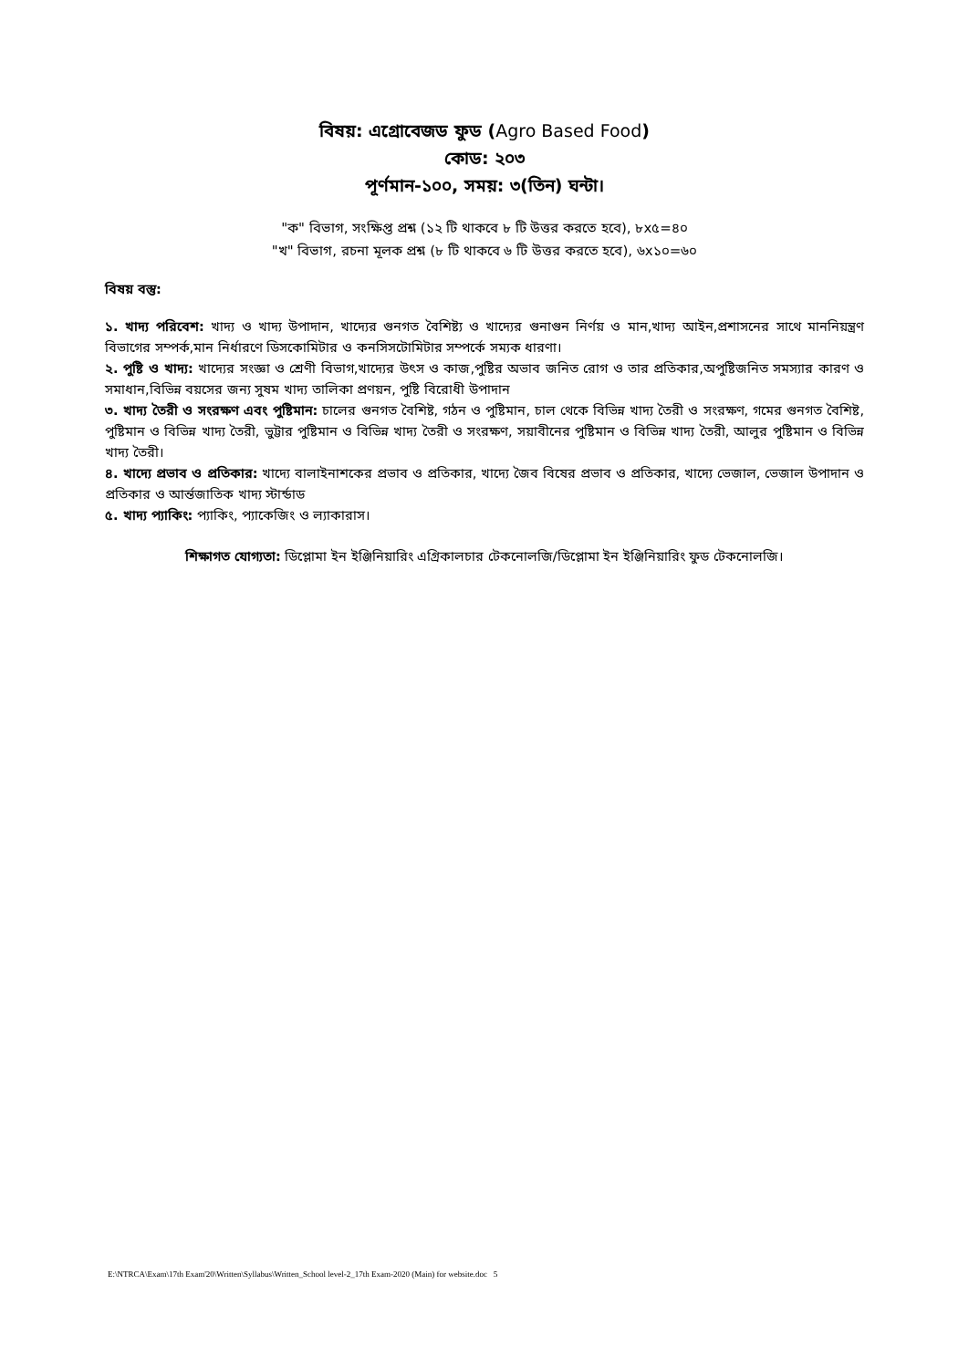বিষয়: এগ্রোবেজড ফুড (Agro Based Food)
কোড: ২০৩
পূর্ণমান-১০০, সময়: ৩(তিন) ঘন্টা।
"ক" বিভাগ, সংক্ষিপ্ত প্রশ্ন (১২ টি থাকবে ৮ টি উত্তর করতে হবে), ৮x৫=৪০
"খ" বিভাগ, রচনা মূলক প্রশ্ন (৮ টি থাকবে ৬ টি উত্তর করতে হবে), ৬x১০=৬০
বিষয় বস্তু:
১. খাদ্য পরিবেশ: খাদ্য ও খাদ্য উপাদান, খাদ্যের গুনগত বৈশিষ্ট্য ও খাদ্যের গুনাগুন নির্ণয় ও মান,খাদ্য আইন,প্রশাসনের সাথে মাননিয়ন্ত্রণ বিভাগের সম্পর্ক,মান নির্ধারণে ডিসকোমিটার ও কনসিসটোমিটার সম্পর্কে সম্যক ধারণা।
২. পুষ্টি ও খাদ্য: খাদ্যের সংজ্ঞা ও শ্রেণী বিভাগ,খাদ্যের উৎস ও কাজ,পুষ্টির অভাব জনিত রোগ ও তার প্রতিকার,অপুষ্টিজনিত সমস্যার কারণ ও সমাধান,বিভিন্ন বয়সের জন্য সুষম খাদ্য তালিকা প্রণয়ন, পুষ্টি বিরোধী উপাদান
৩. খাদ্য তৈরী ও সংরক্ষণ এবং পুষ্টিমান: চালের গুনগত বৈশিষ্ট, গঠন ও পুষ্টিমান, চাল থেকে বিভিন্ন খাদ্য তৈরী ও সংরক্ষণ, গমের গুনগত বৈশিষ্ট, পুষ্টিমান ও বিভিন্ন খাদ্য তৈরী, ভুট্টার পুষ্টিমান ও বিভিন্ন খাদ্য তৈরী ও সংরক্ষণ, সয়াবীনের পুষ্টিমান ও বিভিন্ন খাদ্য তৈরী, আলুর পুষ্টিমান ও বিভিন্ন খাদ্য তৈরী।
৪. খাদ্যে প্রভাব ও প্রতিকার: খাদ্যে বালাইনাশকের প্রভাব ও প্রতিকার, খাদ্যে জৈব বিষের প্রভাব ও প্রতিকার, খাদ্যে ভেজাল, ভেজাল উপাদান ও প্রতিকার ও আর্ন্তজাতিক খাদ্য স্টার্ন্ডাড
৫. খাদ্য প্যাকিং: প্যাকিং, প্যাকেজিং ও ল্যাকারাস।
শিক্ষাগত যোগ্যতা: ডিপ্লোমা ইন ইঞ্জিনিয়ারিং এগ্রিকালচার টেকনোলজি/ডিপ্লোমা ইন ইঞ্জিনিয়ারিং ফুড টেকনোলজি।
E:\NTRCA\Exam\17th Exam'20\Written\Syllabus\Written_School level-2_17th Exam-2020 (Main) for website.doc 5